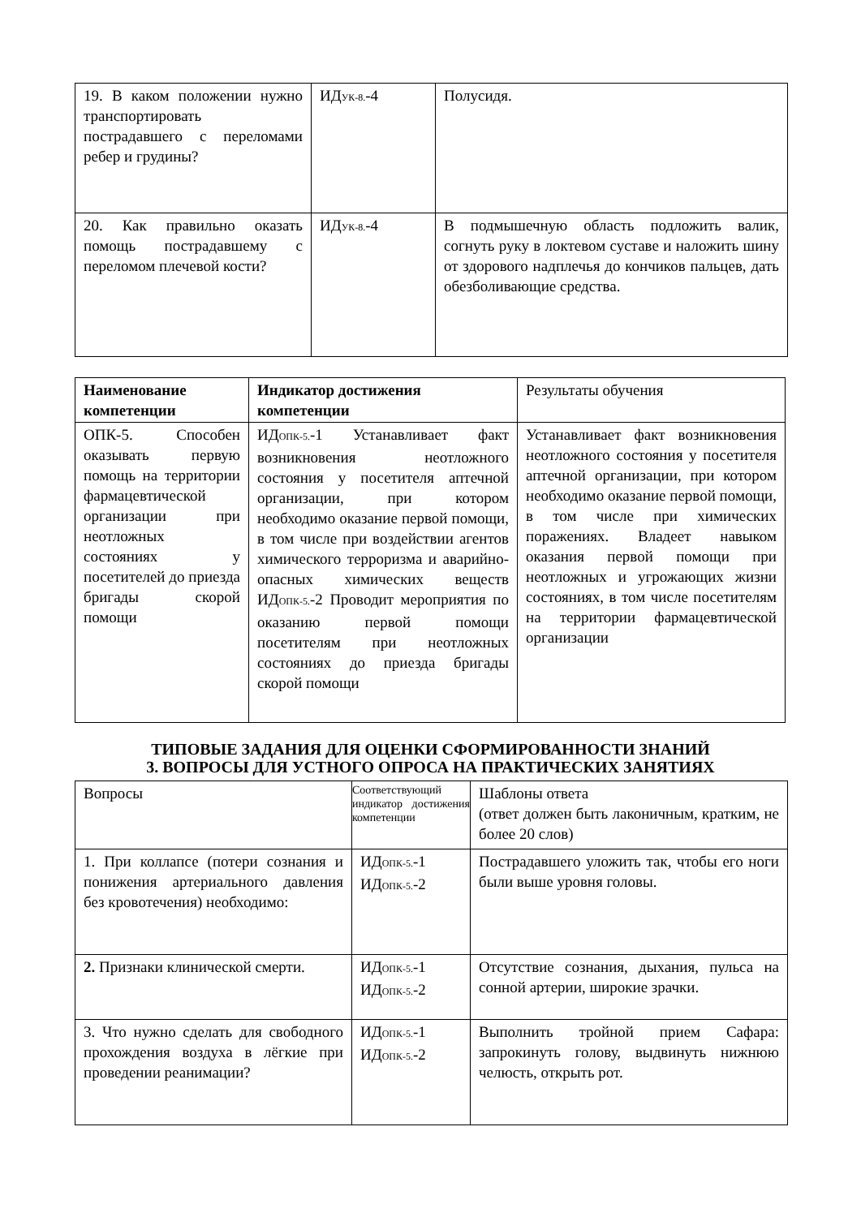| 19. В каком положении нужно транспортировать пострадавшего с переломами ребер и грудины? | ИД<sub>УК-8.</sub>-4 | Полусидя. |
| 20. Как правильно оказать помощь пострадавшему с переломом плечевой кости? | ИД<sub>УК-8.</sub>-4 | В подмышечную область подложить валик, согнуть руку в локтевом суставе и наложить шину от здорового надплечья до кончиков пальцев, дать обезболивающие средства. |
| Наименование компетенции | Индикатор достижения компетенции | Результаты обучения |
| --- | --- | --- |
| ОПК-5. Способен оказывать первую помощь на территории фармацевтической организации при неотложных состояниях у посетителей до приезда бригады скорой помощи | ИД<sub>ОПК-5.</sub>-1 Устанавливает факт возникновения неотложного состояния у посетителя аптечной организации, при котором необходимо оказание первой помощи, в том числе при воздействии агентов химического терроризма и аварийно-опасных химических веществ ИД<sub>ОПК-5.</sub>-2 Проводит мероприятия по оказанию первой помощи посетителям при неотложных состояниях до приезда бригады скорой помощи | Устанавливает факт возникновения неотложного состояния у посетителя аптечной организации, при котором необходимо оказание первой помощи, в том числе при химических поражениях. Владеет навыком оказания первой помощи при неотложных и угрожающих жизни состояниях, в том числе посетителям на территории фармацевтической организации |
ТИПОВЫЕ ЗАДАНИЯ ДЛЯ ОЦЕНКИ СФОРМИРОВАННОСТИ ЗНАНИЙ
3. ВОПРОСЫ ДЛЯ УСТНОГО ОПРОСА НА ПРАКТИЧЕСКИХ ЗАНЯТИЯХ
| Вопросы | Соответствующий индикатор достижения компетенции | Шаблоны ответа (ответ должен быть лаконичным, кратким, не более 20 слов) |
| 1. При коллапсе (потери сознания и понижения артериального давления без кровотечения) необходимо: | ИД<sub>ОПК-5.</sub>-1 ИД<sub>ОПК-5.</sub>-2 | Пострадавшего уложить так, чтобы его ноги были выше уровня головы. |
| 2. Признаки клинической смерти. | ИД<sub>ОПК-5.</sub>-1 ИД<sub>ОПК-5.</sub>-2 | Отсутствие сознания, дыхания, пульса на сонной артерии, широкие зрачки. |
| 3. Что нужно сделать для свободного прохождения воздуха в лёгкие при проведении реанимации? | ИД<sub>ОПК-5.</sub>-1 ИД<sub>ОПК-5.</sub>-2 | Выполнить тройной прием Сафара: запрокинуть голову, выдвинуть нижнюю челюсть, открыть рот. |